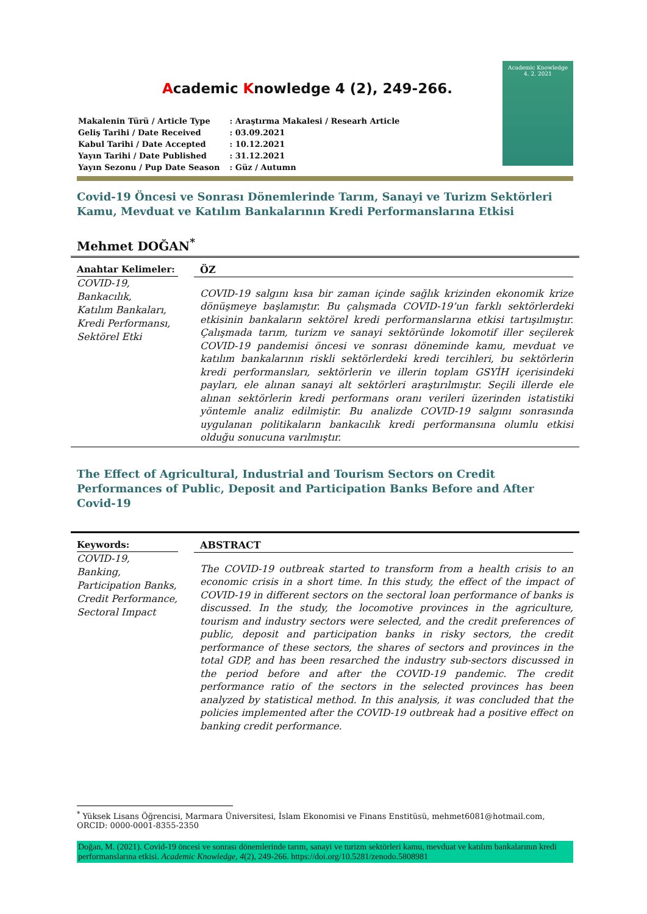Academic Knowledge 4 (2), 249-266.
| Makalenin Türü / Article Type | : Araştırma Makalesi / Researh Article |
| Geliş Tarihi / Date Received | : 03.09.2021 |
| Kabul Tarihi / Date Accepted | : 10.12.2021 |
| Yayın Tarihi / Date Published | : 31.12.2021 |
| Yayın Sezonu / Pup Date Season | : Güz / Autumn |
Academic Knowledge
4. 2. 2021
Covid-19 Öncesi ve Sonrası Dönemlerinde Tarım, Sanayi ve Turizm Sektörleri Kamu, Mevduat ve Katılım Bankalarının Kredi Performanslarına Etkisi
Mehmet DOĞAN<sup>*</sup>
Anahtar Kelimeler:
COVID-19,
Bankacılık,
Katılım Bankaları,
Kredi Performansı,
Sektörel Etki
ÖZ
COVID-19 salgını kısa bir zaman içinde sağlık krizinden ekonomik krize dönüşmeye başlamıştır. Bu çalışmada COVID-19’un farklı sektörlerdeki etkisinin bankaların sektörel kredi performanslarına etkisi tartışılmıştır. Çalışmada tarım, turizm ve sanayi sektöründe lokomotif iller seçilerek COVID-19 pandemisi öncesi ve sonrası döneminde kamu, mevduat ve katılım bankalarının riskli sektörlerdeki kredi tercihleri, bu sektörlerin kredi performansları, sektörlerin ve illerin toplam GSYİH içerisindeki payları, ele alınan sanayi alt sektörleri araştırılmıştır. Seçili illerde ele alınan sektörlerin kredi performans oranı verileri üzerinden istatistiki yöntemle analiz edilmiştir. Bu analizde COVID-19 salgını sonrasında uygulanan politikaların bankacılık kredi performansına olumlu etkisi olduğu sonucuna varılmıştır.
The Effect of Agricultural, Industrial and Tourism Sectors on Credit Performances of Public, Deposit and Participation Banks Before and After Covid-19
Keywords:
COVID-19,
Banking,
Participation Banks,
Credit Performance,
Sectoral Impact
ABSTRACT
The COVID-19 outbreak started to transform from a health crisis to an economic crisis in a short time. In this study, the effect of the impact of COVID-19 in different sectors on the sectoral loan performance of banks is discussed. In the study, the locomotive provinces in the agriculture, tourism and industry sectors were selected, and the credit preferences of public, deposit and participation banks in risky sectors, the credit performance of these sectors, the shares of sectors and provinces in the total GDP, and has been resarched the industry sub-sectors discussed in the period before and after the COVID-19 pandemic. The credit performance ratio of the sectors in the selected provinces has been analyzed by statistical method. In this analysis, it was concluded that the policies implemented after the COVID-19 outbreak had a positive effect on banking credit performance.
<sup>*</sup> Yüksek Lisans Öğrencisi, Marmara Üniversitesi, İslam Ekonomisi ve Finans Enstitüsü, mehmet6081@hotmail.com, ORCID: 0000-0001-8355-2350
Doğan, M. (2021). Covid-19 öncesi ve sonrası dönemlerinde tarım, sanayi ve turizm sektörleri kamu, mevduat ve katılım bankalarının kredi performanslarına etkisi. Academic Knowledge, 4(2), 249-266. https://doi.org/10.5281/zenodo.5808981